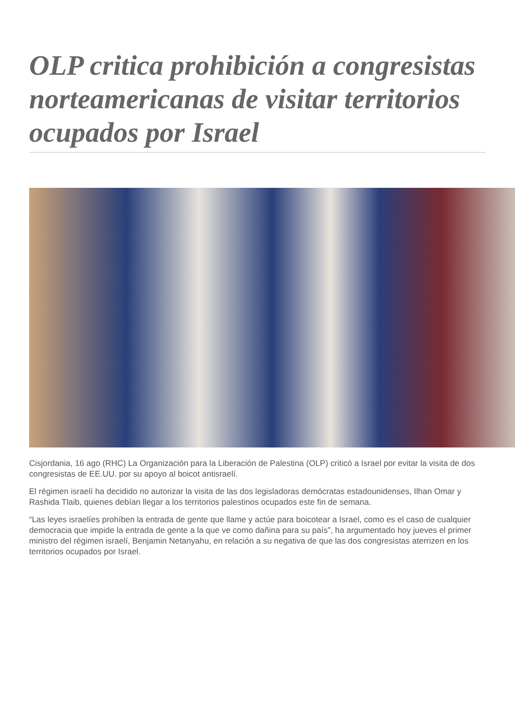OLP critica prohibición a congresistas norteamericanas de visitar territorios ocupados por Israel
Cisjordania, 16 ago (RHC) La Organización para la Liberación de Palestina (OLP) criticó a Israel por evitar la visita de dos congresistas de EE.UU. por su apoyo al boicot antisraelí.
El régimen israelí ha decidido no autorizar la visita de las dos legisladoras demócratas estadounidenses, Ilhan Omar y Rashida Tlaib, quienes debían llegar a los territorios palestinos ocupados este fin de semana.
“Las leyes israelíes prohíben la entrada de gente que llame y actúe para boicotear a Israel, como es el caso de cualquier democracia que impide la entrada de gente a la que ve como dañina para su país”, ha argumentado hoy jueves el primer ministro del régimen israelí, Benjamin Netanyahu, en relación a su negativa de que las dos congresistas aterrizen en los territorios ocupados por Israel.